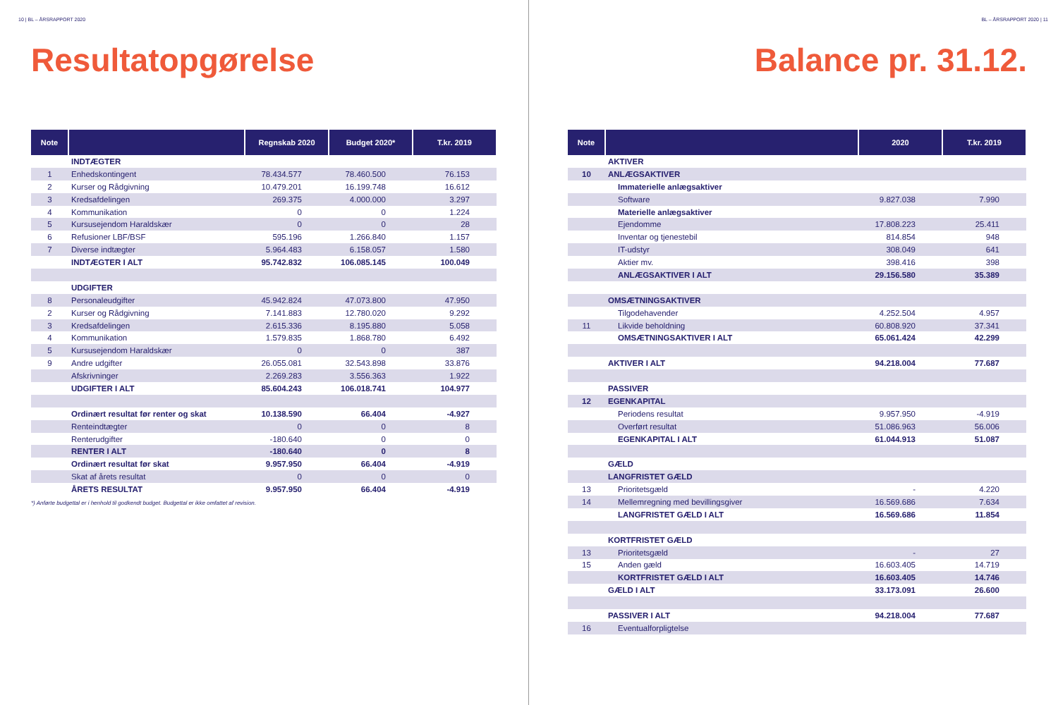10 | BL – ÅRSRAPPORT 2020
Resultatopgørelse
| Note | | Regnskab 2020 | Budget 2020* | T.kr. 2019 |
| --- | --- | --- | --- | --- |
| | INDTÆGTER | | | |
| 1 | Enhedskontingent | 78.434.577 | 78.460.500 | 76.153 |
| 2 | Kurser og Rådgivning | 10.479.201 | 16.199.748 | 16.612 |
| 3 | Kredsafdelingen | 269.375 | 4.000.000 | 3.297 |
| 4 | Kommunikation | 0 | 0 | 1.224 |
| 5 | Kursusejendom Haraldskær | 0 | 0 | 28 |
| 6 | Refusioner LBF/BSF | 595.196 | 1.266.840 | 1.157 |
| 7 | Diverse indtægter | 5.964.483 | 6.158.057 | 1.580 |
| | INDTÆGTER I ALT | 95.742.832 | 106.085.145 | 100.049 |
| | UDGIFTER | | | |
| 8 | Personaleudgifter | 45.942.824 | 47.073.800 | 47.950 |
| 2 | Kurser og Rådgivning | 7.141.883 | 12.780.020 | 9.292 |
| 3 | Kredsafdelingen | 2.615.336 | 8.195.880 | 5.058 |
| 4 | Kommunikation | 1.579.835 | 1.868.780 | 6.492 |
| 5 | Kursusejendom Haraldskær | 0 | 0 | 387 |
| 9 | Andre udgifter | 26.055.081 | 32.543.898 | 33.876 |
| | Afskrivninger | 2.269.283 | 3.556.363 | 1.922 |
| | UDGIFTER I ALT | 85.604.243 | 106.018.741 | 104.977 |
| | Ordinært resultat før renter og skat | 10.138.590 | 66.404 | -4.927 |
| | Renteindtægter | 0 | 0 | 8 |
| | Renterudgifter | -180.640 | 0 | 0 |
| | RENTER I ALT | -180.640 | 0 | 8 |
| | Ordinært resultat før skat | 9.957.950 | 66.404 | -4.919 |
| | Skat af årets resultat | 0 | 0 | 0 |
| | ÅRETS RESULTAT | 9.957.950 | 66.404 | -4.919 |
*) Anførte budgettal er i henhold til godkendt budget. Budgettal er ikke omfattet af revision.
BL – ÅRSRAPPORT 2020 | 11
Balance pr. 31.12.
| Note | | 2020 | T.kr. 2019 |
| --- | --- | --- | --- |
| | AKTIVER | | |
| 10 | ANLÆGSAKTIVER | | |
| | Immaterielle anlægsaktiver | | |
| | Software | 9.827.038 | 7.990 |
| | Materielle anlægsaktiver | | |
| | Ejendomme | 17.808.223 | 25.411 |
| | Inventar og tjenestebil | 814.854 | 948 |
| | IT-udstyr | 308.049 | 641 |
| | Aktier mv. | 398.416 | 398 |
| | ANLÆGSAKTIVER I ALT | 29.156.580 | 35.389 |
| | OMSÆTNINGSAKTIVER | | |
| | Tilgodehavender | 4.252.504 | 4.957 |
| 11 | Likvide beholdning | 60.808.920 | 37.341 |
| | OMSÆTNINGSAKTIVER I ALT | 65.061.424 | 42.299 |
| | AKTIVER I ALT | 94.218.004 | 77.687 |
| | PASSIVER | | |
| 12 | EGENKAPITAL | | |
| | Periodens resultat | 9.957.950 | -4.919 |
| | Overført resultat | 51.086.963 | 56.006 |
| | EGENKAPITAL I ALT | 61.044.913 | 51.087 |
| | GÆLD | | |
| | LANGFRISTET GÆLD | | |
| 13 | Prioritetsgæld | - | 4.220 |
| 14 | Mellemregning med bevillingsgiver | 16.569.686 | 7.634 |
| | LANGFRISTET GÆLD I ALT | 16.569.686 | 11.854 |
| | KORTFRISTET GÆLD | | |
| 13 | Prioritetsgæld | - | 27 |
| 15 | Anden gæld | 16.603.405 | 14.719 |
| | KORTFRISTET GÆLD I ALT | 16.603.405 | 14.746 |
| | GÆLD I ALT | 33.173.091 | 26.600 |
| | PASSIVER I ALT | 94.218.004 | 77.687 |
| 16 | Eventualforpligtelse | | |